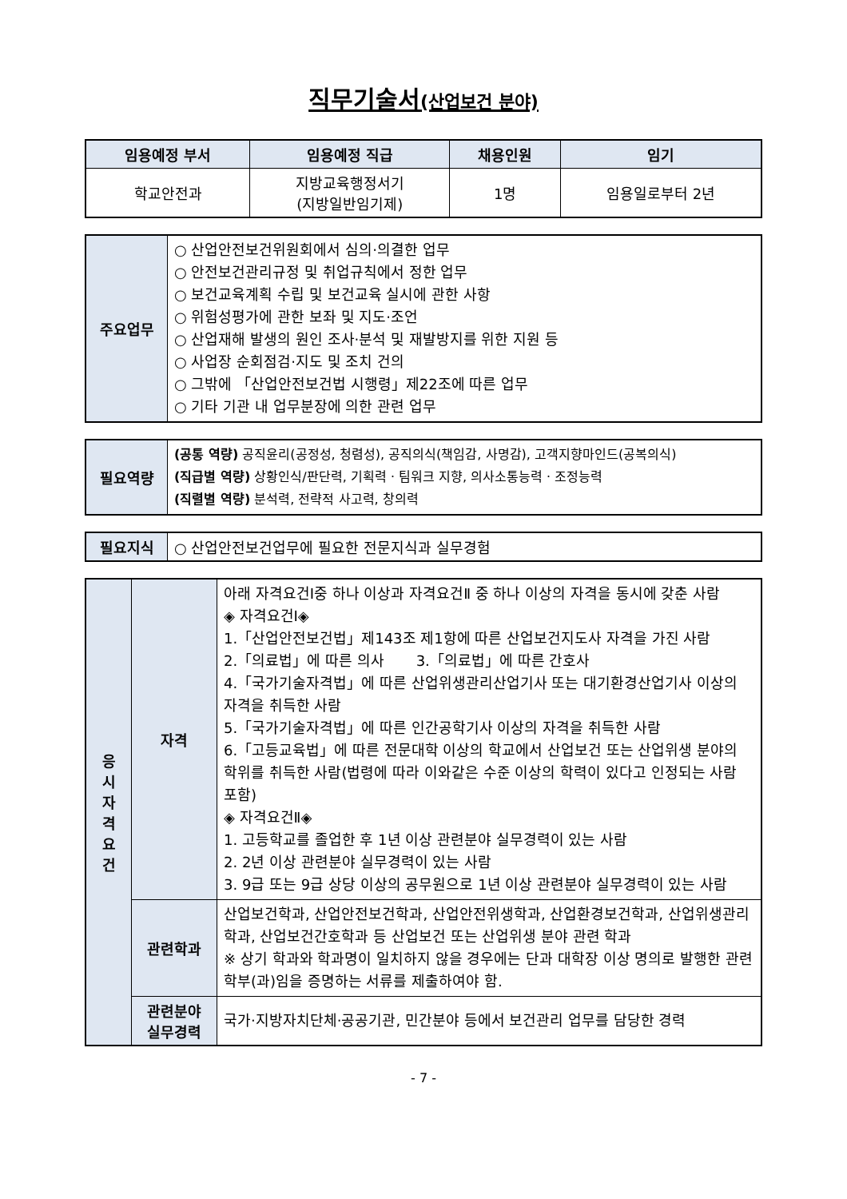직무기술서(산업보건 분야)
| 임용예정 부서 | 임용예정 직급 | 채용인원 | 임기 |
| --- | --- | --- | --- |
| 학교안전과 | 지방교육행정서기 (지방일반임기제) | 1명 | 임용일로부터 2년 |
| 주요업무 | ○ 산업안전보건위원회에서 심의·의결한 업무 ○ 안전보건관리규정 및 취업규칙에서 정한 업무 ○ 보건교육계획 수립 및 보건교육 실시에 관한 사항 ○ 위험성평가에 관한 보좌 및 지도·조언 ○ 산업재해 발생의 원인 조사·분석 및 재발방지를 위한 지원 등 ○ 사업장 순회점검·지도 및 조치 건의 ○ 그밖에 「산업안전보건법 시행령」제22조에 따른 업무 ○ 기타 기관 내 업무분장에 의한 관련 업무 |
| 필요역량 | (공통 역량) 공직윤리(공정성, 청렴성), 공직의식(책임감, 사명감), 고객지향마인드(공복의식) (직급별 역량) 상황인식/판단력, 기획력ㆍ팀워크 지향, 의사소통능력ㆍ조정능력 (직렬별 역량) 분석력, 전략적 사고력, 창의력 |
| 필요지식 | ○ 산업안전보건업무에 필요한 전문지식과 실무경험 |
| 응 시 자 격 요 건 | 자격 | 아래 자격요건Ⅰ중 하나 이상과 자격요건Ⅱ 중 하나 이상의 자격을 동시에 갖춘 사람 ◈ 자격요건Ⅰ◈ 1.「산업안전보건법」제143조 제1항에 따른 산업보건지도사 자격을 가진 사람 2.「의료법」에 따른 의사 3.「의료법」에 따른 간호사 4.「국가기술자격법」에 따른 산업위생관리산업기사 또는 대기환경산업기사 이상의 자격을 취득한 사람 5.「국가기술자격법」에 따른 인간공학기사 이상의 자격을 취득한 사람 6.「고등교육법」에 따른 전문대학 이상의 학교에서 산업보건 또는 산업위생 분야의 학위를 취득한 사람(법령에 따라 이와같은 수준 이상의 학력이 있다고 인정되는 사람 포함) ◈ 자격요건Ⅱ◈ 1. 고등학교를 졸업한 후 1년 이상 관련분야 실무경력이 있는 사람 2. 2년 이상 관련분야 실무경력이 있는 사람 3. 9급 또는 9급 상당 이상의 공무원으로 1년 이상 관련분야 실무경력이 있는 사람 |
| | 관련학과 | 산업보건학과, 산업안전보건학과, 산업안전위생학과, 산업환경보건학과, 산업위생관리학과, 산업보건간호학과 등 산업보건 또는 산업위생 분야 관련 학과 ※ 상기 학과와 학과명이 일치하지 않을 경우에는 단과 대학장 이상 명의로 발행한 관련 학부(과)임을 증명하는 서류를 제출하여야 함. |
| | 관련분야 실무경력 | 국가·지방자치단체·공공기관, 민간분야 등에서 보건관리 업무를 담당한 경력 |
- 7 -